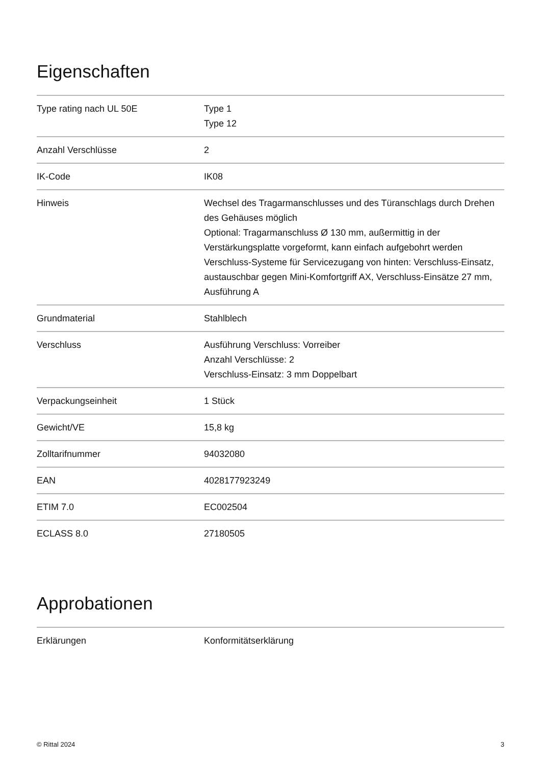Eigenschaften
| Type rating nach UL 50E | Type 1 Type 12 |
| Anzahl Verschlüsse | 2 |
| IK-Code | IK08 |
| Hinweis | Wechsel des Tragarmanschlusses und des Türanschlags durch Drehen des Gehäuses möglich Optional: Tragarmanschluss Ø 130 mm, außermittig in der Verstärkungsplatte vorgeformt, kann einfach aufgebohrt werden Verschluss-Systeme für Servicezugang von hinten: Verschluss-Einsatz, austauschbar gegen Mini-Komfortgriff AX, Verschluss-Einsätze 27 mm, Ausführung A |
| Grundmaterial | Stahlblech |
| Verschluss | Ausführung Verschluss: Vorreiber Anzahl Verschlüsse: 2 Verschluss-Einsatz: 3 mm Doppelbart |
| Verpackungseinheit | 1 Stück |
| Gewicht/VE | 15,8 kg |
| Zolltarifnummer | 94032080 |
| EAN | 4028177923249 |
| ETIM 7.0 | EC002504 |
| ECLASS 8.0 | 27180505 |
Approbationen
| Erklärungen | Konformitätserklärung |
© Rittal 2024 3